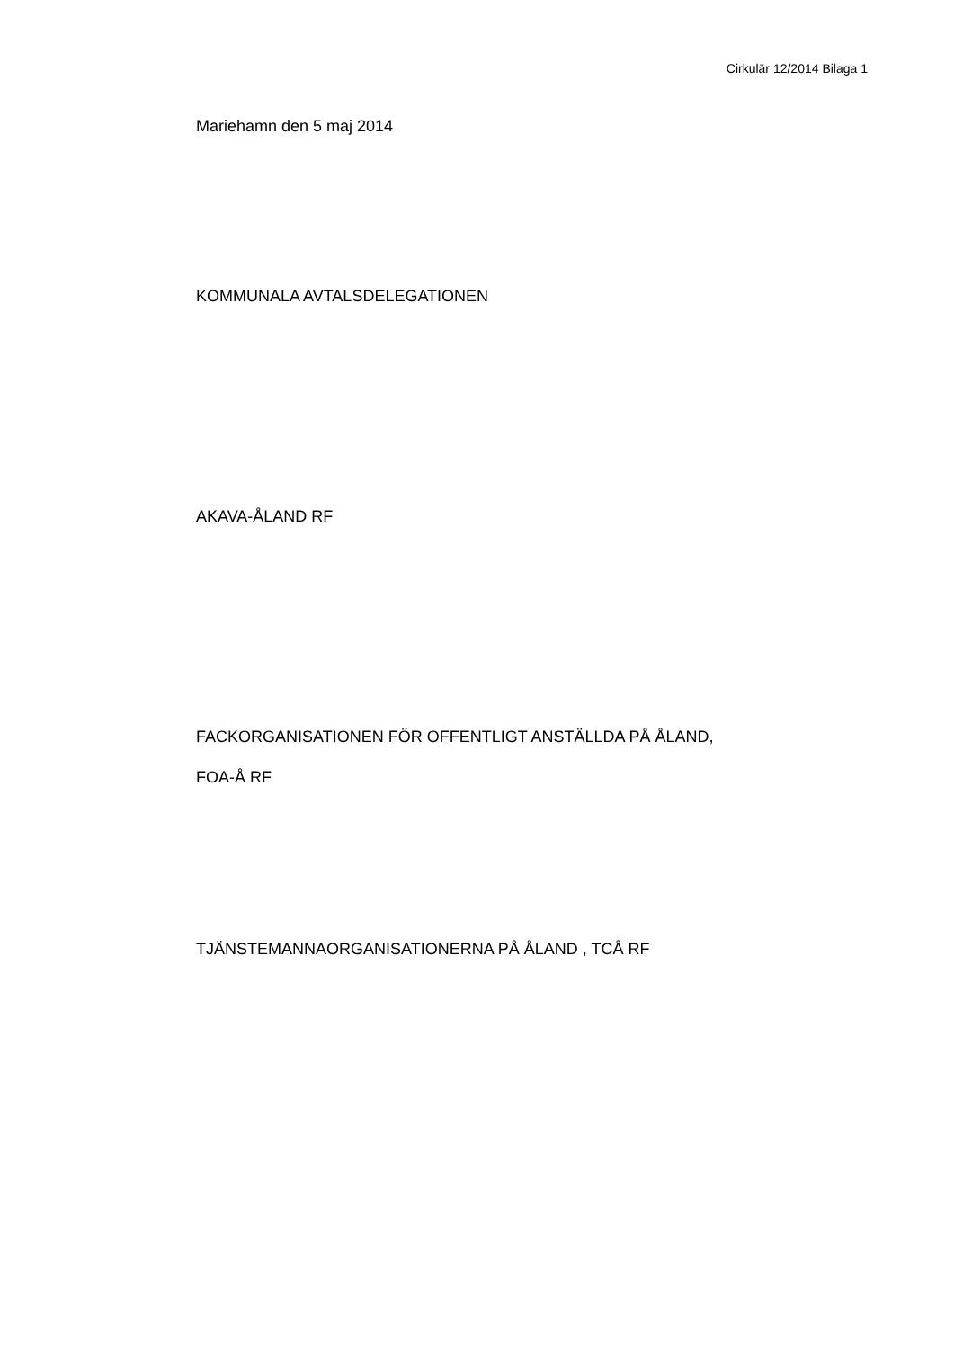Cirkulär 12/2014 Bilaga 1
Mariehamn den 5 maj 2014
KOMMUNALA AVTALSDELEGATIONEN
AKAVA-ÅLAND RF
FACKORGANISATIONEN FÖR OFFENTLIGT ANSTÄLLDA PÅ ÅLAND,
FOA-Å RF
TJÄNSTEMANNAORGANISATIONERNA PÅ ÅLAND , TCÅ RF